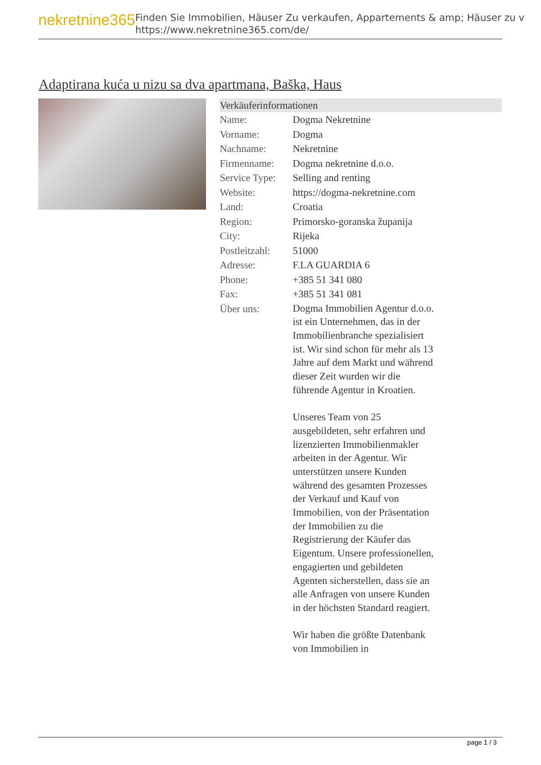nekretnine365
Finden Sie Immobilien, Häuser Zu verkaufen, Appartements & amp; Häuser zu v
https://www.nekretnine365.com/de/
Adaptirana kuća u nizu sa dva apartmana, Baška, Haus
Verkäuferinformationen
| Name: | Dogma Nekretnine |
| Vorname: | Dogma |
| Nachname: | Nekretnine |
| Firmenname: | Dogma nekretnine d.o.o. |
| Service Type: | Selling and renting |
| Website: | https://dogma-nekretnine.com |
| Land: | Croatia |
| Region: | Primorsko-goranska županija |
| City: | Rijeka |
| Postleitzahl: | 51000 |
| Adresse: | F.LA GUARDIA 6 |
| Phone: | +385 51 341 080 |
| Fax: | +385 51 341 081 |
| Über uns: | Dogma Immobilien Agentur d.o.o. ist ein Unternehmen, das in der Immobilienbranche spezialisiert ist. Wir sind schon für mehr als 13 Jahre auf dem Markt und während dieser Zeit wurden wir die führende Agentur in Kroatien. Unseres Team von 25 ausgebildeten, sehr erfahren und lizenzierten Immobilienmakler arbeiten in der Agentur. Wir unterstützen unsere Kunden während des gesamten Prozesses der Verkauf und Kauf von Immobilien, von der Präsentation der Immobilien zu die Registrierung der Käufer das Eigentum. Unsere professionellen, engagierten und gebildeten Agenten sicherstellen, dass sie an alle Anfragen von unsere Kunden in der höchsten Standard reagiert. Wir haben die größte Datenbank von Immobilien in |
page 1 / 3